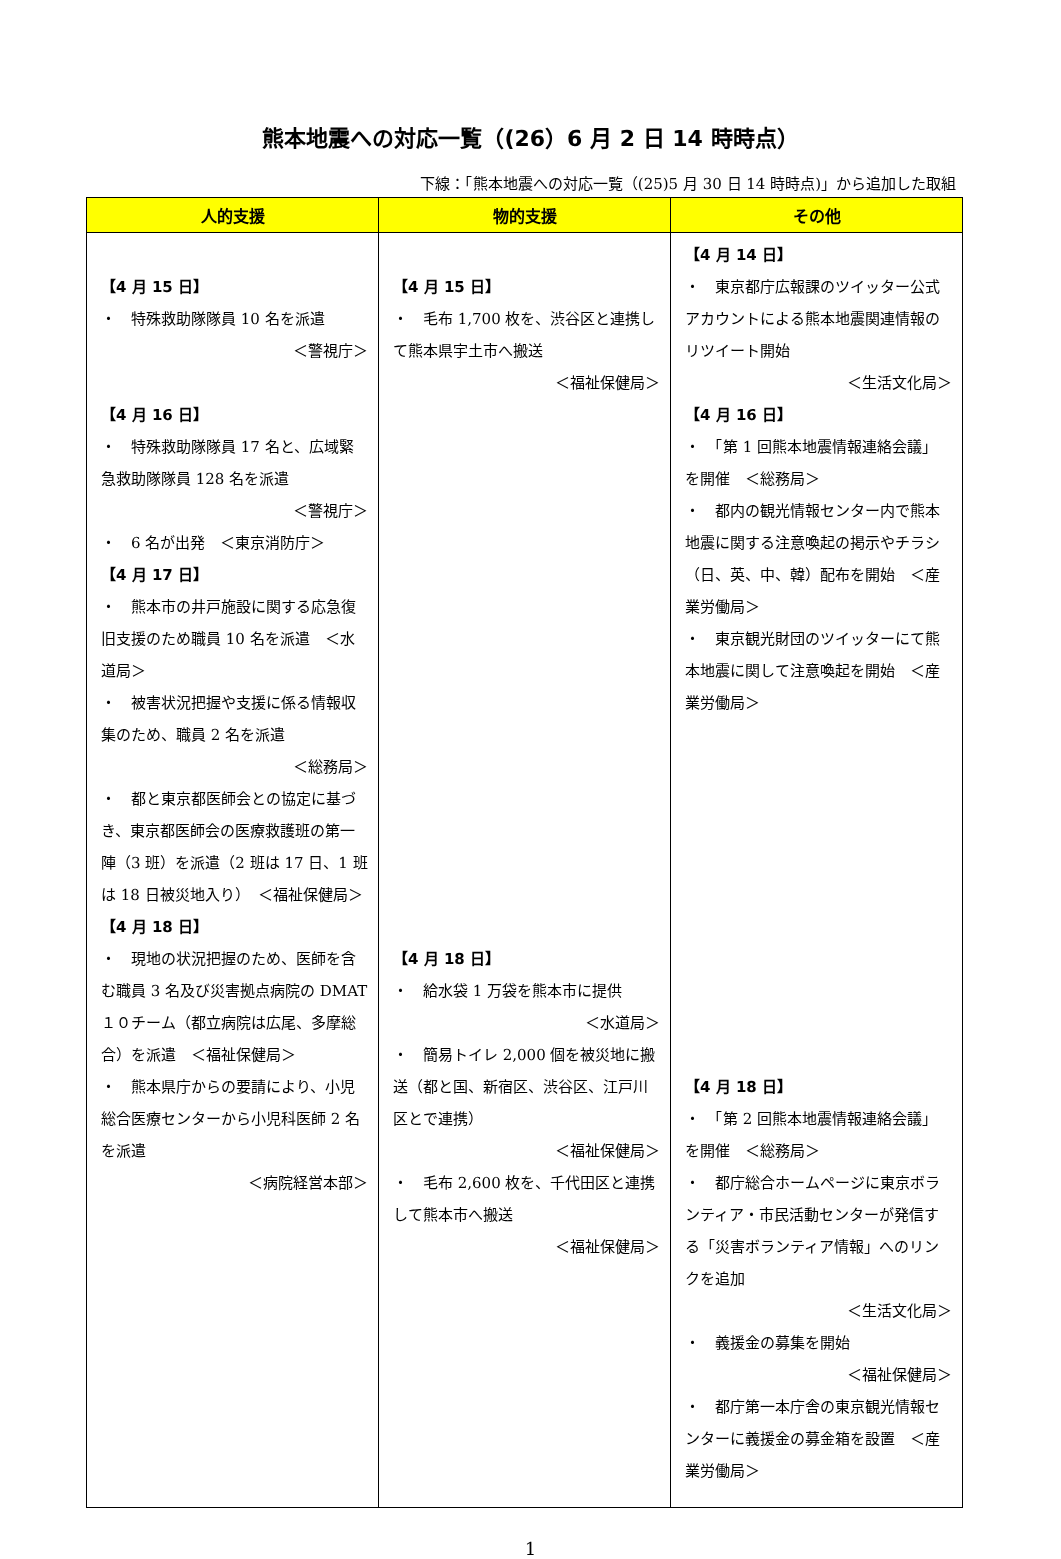熊本地震への対応一覧（(26）6 月 2 日 14 時時点）
下線：「熊本地震への対応一覧（(25)5 月 30 日 14 時時点)」から追加した取組
| 人的支援 | 物的支援 | その他 |
| --- | --- | --- |
| 【4 月 15 日】 ・ 特殊救助隊隊員 10 名を派遣 ＜警視庁＞ 【4 月 16 日】 ・ 特殊救助隊隊員 17 名と、広域緊急救助隊隊員 128 名を派遣 ＜警視庁＞ ・ 6 名が出発 ＜東京消防庁＞ 【4 月 17 日】 ・ 熊本市の井戸施設に関する応急復旧支援のため職員 10 名を派遣 ＜水道局＞ ・ 被害状況把握や支援に係る情報収集のため、職員 2 名を派遣 ＜総務局＞ ・ 都と東京都医師会との協定に基づき、東京都医師会の医療救護班の第一陣（3 班）を派遣（2 班は 17 日、1 班は 18 日被災地入り） ＜福祉保健局＞ 【4 月 18 日】 ・ 現地の状況把握のため、医師を含む職員 3 名及び災害拠点病院の DMAT１０チーム（都立病院は広尾、多摩総合）を派遣 ＜福祉保健局＞ ・ 熊本県庁からの要請により、小児総合医療センターから小児科医師 2 名を派遣 ＜病院経営本部＞ | 【4 月 15 日】 ・ 毛布 1,700 枚を、渋谷区と連携して熊本県宇土市へ搬送 ＜福祉保健局＞ 【4 月 18 日】 ・ 給水袋 1 万袋を熊本市に提供 ＜水道局＞ ・ 簡易トイレ 2,000 個を被災地に搬送（都と国、新宿区、渋谷区、江戸川区とで連携） ＜福祉保健局＞ ・ 毛布 2,600 枚を、千代田区と連携して熊本市へ搬送 ＜福祉保健局＞ | 【4 月 14 日】 ・ 東京都庁広報課のツイッター公式アカウントによる熊本地震関連情報のリツイート開始 ＜生活文化局＞ 【4 月 16 日】 ・ 「第 1 回熊本地震情報連絡会議」を開催 ＜総務局＞ ・ 都内の観光情報センター内で熊本地震に関する注意喚起の掲示やチラシ（日、英、中、韓）配布を開始 ＜産業労働局＞ ・ 東京観光財団のツイッターにて熊本地震に関して注意喚起を開始 ＜産業労働局＞ 【4 月 18 日】 ・ 「第 2 回熊本地震情報連絡会議」を開催 ＜総務局＞ ・ 都庁総合ホームページに東京ボランティア・市民活動センターが発信する「災害ボランティア情報」へのリンクを追加 ＜生活文化局＞ ・ 義援金の募集を開始 ＜福祉保健局＞ ・ 都庁第一本庁舎の東京観光情報センターに義援金の募金箱を設置 ＜産業労働局＞ |
1